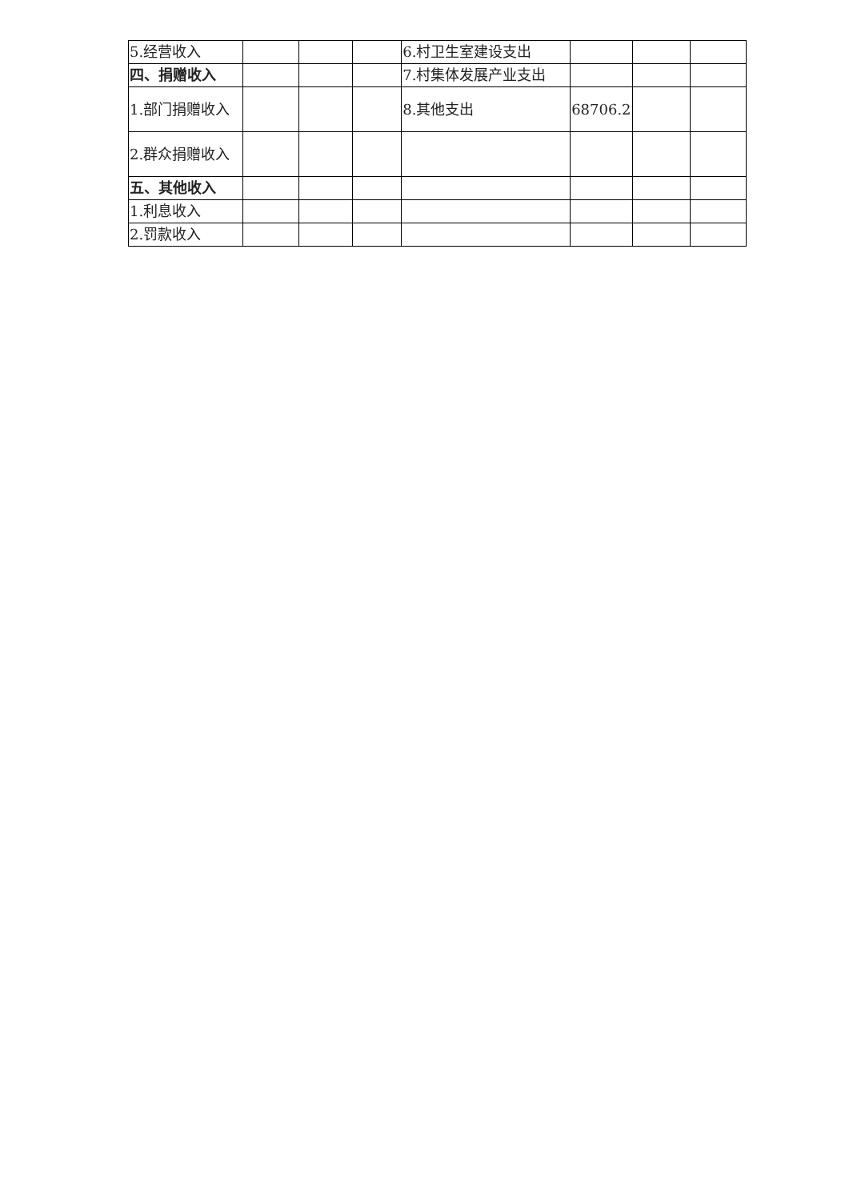| 5.经营收入 | | | | 6.村卫生室建设支出 | | | |
| 四、捐赠收入 | | | | 7.村集体发展产业支出 | | | |
| 1.部门捐赠收入 | | | | 8.其他支出 | 68706.2 | | |
| 2.群众捐赠收入 | | | | | | | |
| 五、其他收入 | | | | | | | |
| 1.利息收入 | | | | | | | |
| 2.罚款收入 | | | | | | | |